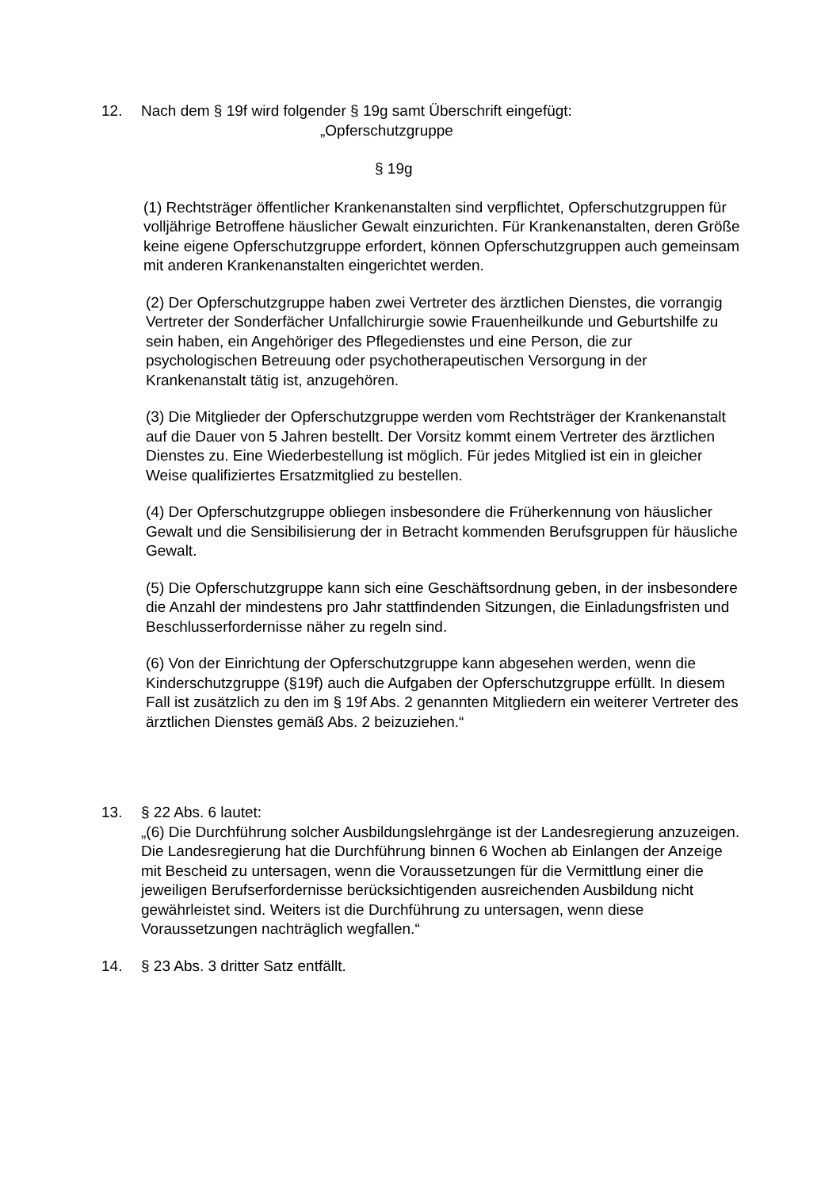12. Nach dem § 19f wird folgender § 19g samt Überschrift eingefügt:
„Opferschutzgruppe
§ 19g
(1) Rechtsträger öffentlicher Krankenanstalten sind verpflichtet, Opferschutzgruppen für volljährige Betroffene häuslicher Gewalt einzurichten. Für Krankenanstalten, deren Größe keine eigene Opferschutzgruppe erfordert, können Opferschutzgruppen auch gemeinsam mit anderen Krankenanstalten eingerichtet werden.
(2) Der Opferschutzgruppe haben zwei Vertreter des ärztlichen Dienstes, die vorrangig Vertreter der Sonderfächer Unfallchirurgie sowie Frauenheilkunde und Geburtshilfe zu sein haben, ein Angehöriger des Pflegedienstes und eine Person, die zur psychologischen Betreuung oder psychotherapeutischen Versorgung in der Krankenanstalt tätig ist, anzugehören.
(3) Die Mitglieder der Opferschutzgruppe werden vom Rechtsträger der Krankenanstalt auf die Dauer von 5 Jahren bestellt. Der Vorsitz kommt einem Vertreter des ärztlichen Dienstes zu. Eine Wiederbestellung ist möglich. Für jedes Mitglied ist ein in gleicher Weise qualifiziertes Ersatzmitglied zu bestellen.
(4) Der Opferschutzgruppe obliegen insbesondere die Früherkennung von häuslicher Gewalt und die Sensibilisierung der in Betracht kommenden Berufsgruppen für häusliche Gewalt.
(5) Die Opferschutzgruppe kann sich eine Geschäftsordnung geben, in der insbesondere die Anzahl der mindestens pro Jahr stattfindenden Sitzungen, die Einladungsfristen und Beschlusserfordernisse näher zu regeln sind.
(6) Von der Einrichtung der Opferschutzgruppe kann abgesehen werden, wenn die Kinderschutzgruppe (§19f) auch die Aufgaben der Opferschutzgruppe erfüllt. In diesem Fall ist zusätzlich zu den im § 19f Abs. 2 genannten Mitgliedern ein weiterer Vertreter des ärztlichen Dienstes gemäß Abs. 2 beizuziehen.“
13. § 22 Abs. 6 lautet:
„(6) Die Durchführung solcher Ausbildungslehrgänge ist der Landesregierung anzuzeigen. Die Landesregierung hat die Durchführung binnen 6 Wochen ab Einlangen der Anzeige mit Bescheid zu untersagen, wenn die Voraussetzungen für die Vermittlung einer die jeweiligen Berufserfordernisse berücksichtigenden ausreichenden Ausbildung nicht gewährleistet sind. Weiters ist die Durchführung zu untersagen, wenn diese Voraussetzungen nachträglich wegfallen.“
14. § 23 Abs. 3 dritter Satz entfällt.